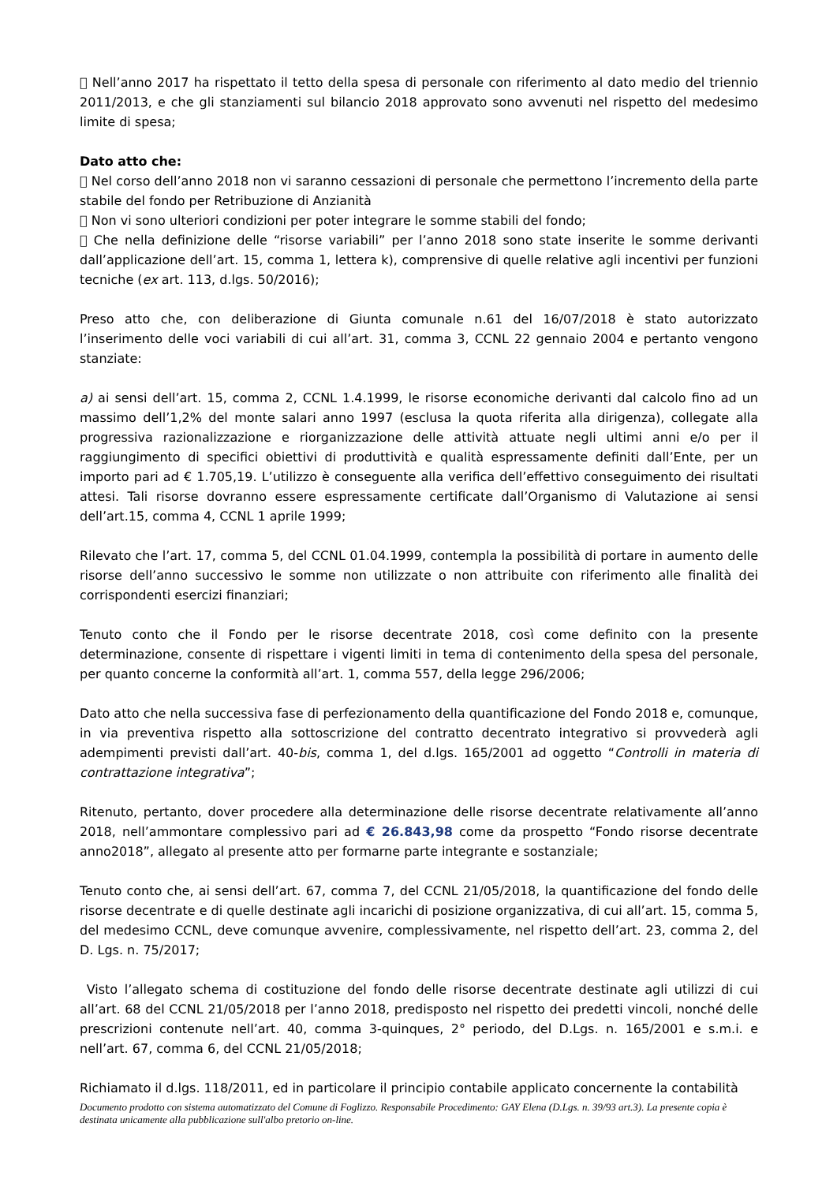 Nell’anno 2017 ha rispettato il tetto della spesa di personale con riferimento al dato medio del triennio 2011/2013, e che gli stanziamenti sul bilancio 2018 approvato sono avvenuti nel rispetto del medesimo limite di spesa;
Dato atto che:
 Nel corso dell’anno 2018 non vi saranno cessazioni di personale che permettono l’incremento della parte stabile del fondo per Retribuzione di Anzianità
 Non vi sono ulteriori condizioni per poter integrare le somme stabili del fondo;
 Che nella definizione delle “risorse variabili” per l’anno 2018 sono state inserite le somme derivanti dall’applicazione dell’art. 15, comma 1, lettera k), comprensive di quelle relative agli incentivi per funzioni tecniche (ex art. 113, d.lgs. 50/2016);
Preso atto che, con deliberazione di Giunta comunale n.61 del 16/07/2018 è stato autorizzato l’inserimento delle voci variabili di cui all’art. 31, comma 3, CCNL 22 gennaio 2004 e pertanto vengono stanziate:
a) ai sensi dell’art. 15, comma 2, CCNL 1.4.1999, le risorse economiche derivanti dal calcolo fino ad un massimo dell’1,2% del monte salari anno 1997 (esclusa la quota riferita alla dirigenza), collegate alla progressiva razionalizzazione e riorganizzazione delle attività attuate negli ultimi anni e/o per il raggiungimento di specifici obiettivi di produttività e qualità espressamente definiti dall’Ente, per un importo pari ad € 1.705,19. L’utilizzo è conseguente alla verifica dell’effettivo conseguimento dei risultati attesi. Tali risorse dovranno essere espressamente certificate dall’Organismo di Valutazione ai sensi dell’art.15, comma 4, CCNL 1 aprile 1999;
Rilevato che l’art. 17, comma 5, del CCNL 01.04.1999, contempla la possibilità di portare in aumento delle risorse dell’anno successivo le somme non utilizzate o non attribuite con riferimento alle finalità dei corrispondenti esercizi finanziari;
Tenuto conto che il Fondo per le risorse decentrate 2018, così come definito con la presente determinazione, consente di rispettare i vigenti limiti in tema di contenimento della spesa del personale, per quanto concerne la conformità all’art. 1, comma 557, della legge 296/2006;
Dato atto che nella successiva fase di perfezionamento della quantificazione del Fondo 2018 e, comunque, in via preventiva rispetto alla sottoscrizione del contratto decentrato integrativo si provvederà agli adempimenti previsti dall’art. 40-bis, comma 1, del d.lgs. 165/2001 ad oggetto “Controlli in materia di contrattazione integrativa”;
Ritenuto, pertanto, dover procedere alla determinazione delle risorse decentrate relativamente all’anno 2018, nell’ammontare complessivo pari ad € 26.843,98 come da prospetto “Fondo risorse decentrate anno2018”, allegato al presente atto per formarne parte integrante e sostanziale;
Tenuto conto che, ai sensi dell’art. 67, comma 7, del CCNL 21/05/2018, la quantificazione del fondo delle risorse decentrate e di quelle destinate agli incarichi di posizione organizzativa, di cui all’art. 15, comma 5, del medesimo CCNL, deve comunque avvenire, complessivamente, nel rispetto dell’art. 23, comma 2, del D. Lgs. n. 75/2017;
Visto l’allegato schema di costituzione del fondo delle risorse decentrate destinate agli utilizzi di cui all’art. 68 del CCNL 21/05/2018 per l’anno 2018, predisposto nel rispetto dei predetti vincoli, nonché delle prescrizioni contenute nell’art. 40, comma 3-quinques, 2° periodo, del D.Lgs. n. 165/2001 e s.m.i. e nell’art. 67, comma 6, del CCNL 21/05/2018;
Richiamato il d.lgs. 118/2011, ed in particolare il principio contabile applicato concernente la contabilità
Documento prodotto con sistema automatizzato del Comune di Foglizzo. Responsabile Procedimento: GAY Elena (D.Lgs. n. 39/93 art.3). La presente copia è destinata unicamente alla pubblicazione sull'albo pretorio on-line.